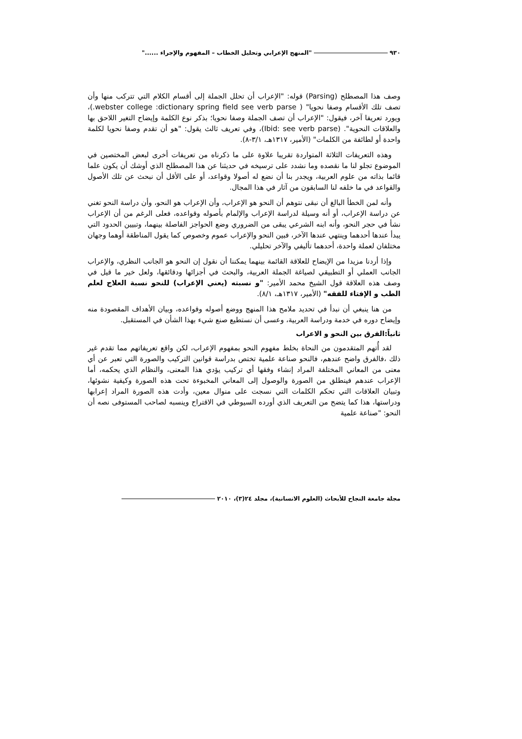٩٣٠ "المنهج الإعرابي وتحليل الخطاب – المفهوم والإجراء ......"
وصف هذا المصطلح (Parsing) قوله: "الإعراب أن تحلل الجملة إلى أقسام الكلام التي تتركب منها وأن تصف تلك الأقسام وصفا نحويا" ( webster college :dictionary spring field see verb parse.)، ويورد تعريفا آخر، فيقول: "الإعراب أن تصف الجملة وصفا نحويا؛ بذكر نوع الكلمة وإيضاح التغير اللاحق بها والعلاقات النحوية". (Ibid: see verb parse)، وفي تعريف ثالث يقول: "هو أن تقدم وصفا نحويا لكلمة واحدة أو لطائفة من الكلمات" (الأمير، ١٣١٧هـ، ٣/١-٨).
وهذه التعريفات الثلاثة المتواردة تقريبا علاوة على ما ذكرناه من تعريفات أخرى لبعض المختصين في الموضوع تجلو لنا ما نقصده وما نشدد على ترسيخه في حديثنا عن هذا المصطلح الذي أوشك أن يكون علما قائما بذاته من علوم العربية، ويجدر بنا أن نضع له أصولا وقواعد، أو على الأقل أن نبحث عن تلك الأصول والقواعد في ما خلفه لنا السابقون من آثار في هذا المجال.
وأنه لمن الخطأ البالغ أن نبقى نتوهم أن النحو هو الإعراب، وأن الإعراب هو النحو، وأن دراسة النحو تغني عن دراسة الإعراب، أو أنه وسيلة لدراسة الإعراب والإلمام بأصوله وقواعده، فعلى الرغم من أن الإعراب نشأ في حجر النحو، وأنه ابنه الشرعي يبقى من الضروري وضع الحواجز الفاصلة بينهما، وتبيين الحدود التي يبدأ عندها أحدهما وينتهي عندها الآخر، فبين النحو والإعراب عموم وخصوص كما يقول المناطقة أوهما وجهان مختلفان لعملة واحدة، أحدهما تأليفي والآخر تحليلي.
وإذا أردنا مزيدا من الإيضاح للعلاقة القائمة بينهما يمكننا أن نقول إن النحو هو الجانب النظري، والإعراب الجانب العملي أو التطبيقي لصياغة الجملة العربية، والبحث في أجزائها ودقائقها، ولعل خير ما قيل في وصف هذه العلاقة قول الشيخ محمد الأمير: "و نسبته (يعني الإعراب) للنحو نسبة العلاج لعلم الطب و الإفتاء للفقه" (الأمير، ١٣١٧هـ، ٨/١).
من هنا ينبغي أن نبدأ في تحديد ملامح هذا المنهج ووضع أصوله وقواعده، وبيان الأهداف المقصودة منه وإيضاح دوره في خدمة ودراسة العربية، وعسى أن نستطيع صنع شيء بهذا الشأن في المستقبل.
ثانياً:الفرق بين النحو و الاعراب
لقد أُتهم المتقدمون من النحاة بخلط مفهوم النحو بمفهوم الإعراب، لكن واقع تعريفاتهم مما تقدم غير ذلك ،فالفرق واضح عندهم، فالنحو صناعة علمية تختص بدراسة قوانين التركيب والصورة التي تعبر عن أي معنى من المعاني المختلفة المراد إنشاء وفقها أي تركيب يؤدي هذا المعنى، والنظام الذي يحكمه، أما الإعراب عندهم فينطلق من الصورة والوصول إلى المعاني المخبوءة تحت هذه الصورة وكيفية نشوئها، وتبيان العلاقات التي تحكم الكلمات التي نسجت على منوال معين، وأدت هذه الصورة المراد إعرابها ودراستها، هذا كما يتضح من التعريف الذي أورده السيوطي في الاقتراح وينسبه لصاحب المستوفى نصه أن النحو: "صناعة علمية
مجلة جامعة النجاح للأبحاث (العلوم الانسانية)، مجلد ٢٤(٣)، ٢٠١٠